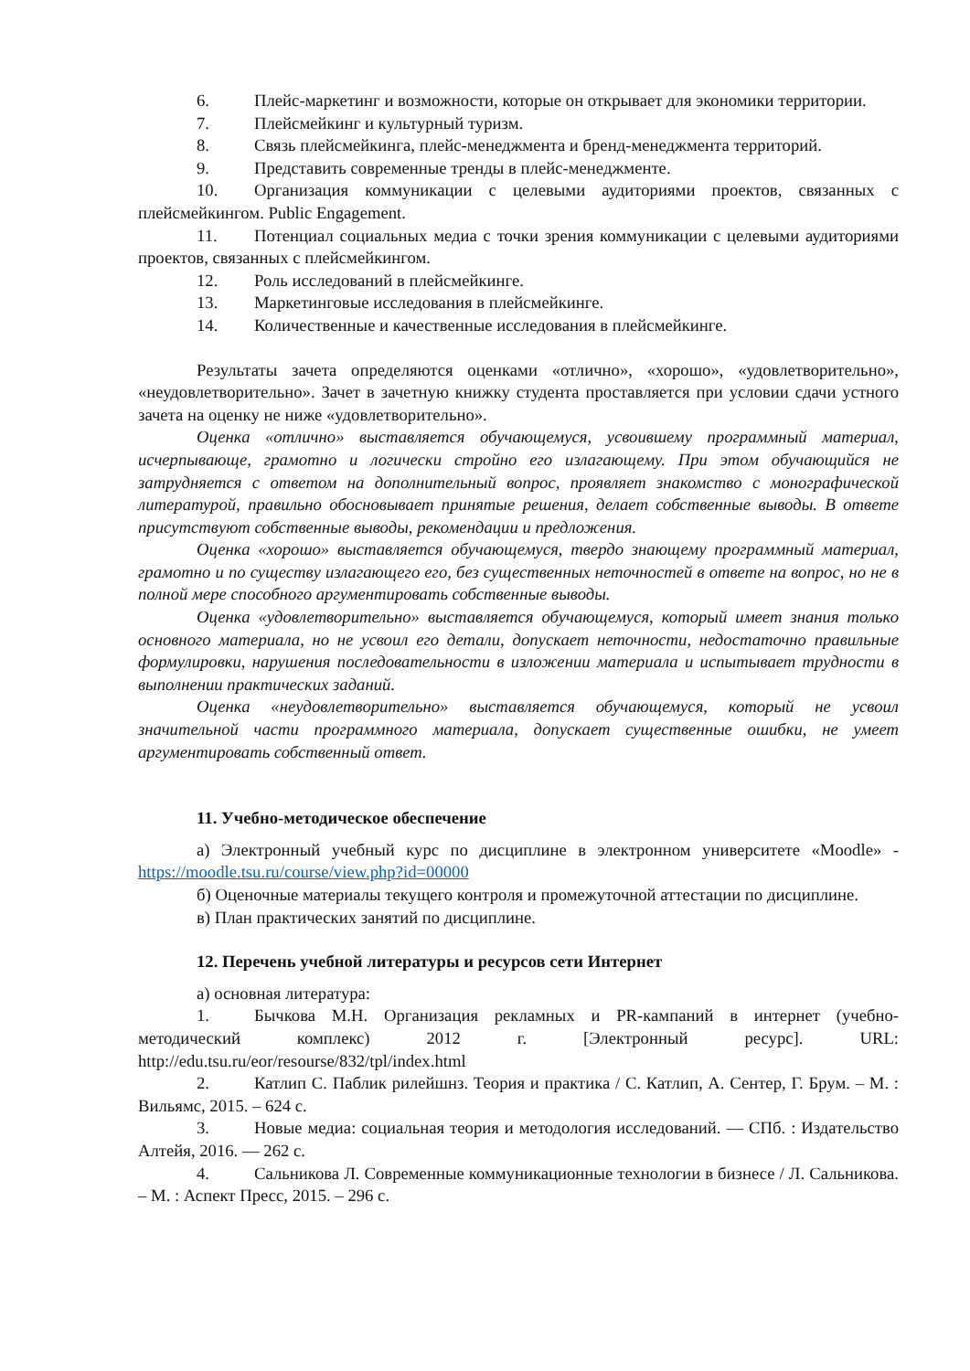6. Плейс-маркетинг и возможности, которые он открывает для экономики территории.
7. Плейсмейкинг и культурный туризм.
8. Связь плейсмейкинга, плейс-менеджмента и бренд-менеджмента территорий.
9. Представить современные тренды в плейс-менеджменте.
10. Организация коммуникации с целевыми аудиториями проектов, связанных с плейсмейкингом. Public Engagement.
11. Потенциал социальных медиа с точки зрения коммуникации с целевыми аудиториями проектов, связанных с плейсмейкингом.
12. Роль исследований в плейсмейкинге.
13. Маркетинговые исследования в плейсмейкинге.
14. Количественные и качественные исследования в плейсмейкинге.
Результаты зачета определяются оценками «отлично», «хорошо», «удовлетворительно», «неудовлетворительно». Зачет в зачетную книжку студента проставляется при условии сдачи устного зачета на оценку не ниже «удовлетворительно».
Оценка «отлично» выставляется обучающемуся, усвоившему программный материал, исчерпывающе, грамотно и логически стройно его излагающему. При этом обучающийся не затрудняется с ответом на дополнительный вопрос, проявляет знакомство с монографической литературой, правильно обосновывает принятые решения, делает собственные выводы. В ответе присутствуют собственные выводы, рекомендации и предложения.
Оценка «хорошо» выставляется обучающемуся, твердо знающему программный материал, грамотно и по существу излагающего его, без существенных неточностей в ответе на вопрос, но не в полной мере способного аргументировать собственные выводы.
Оценка «удовлетворительно» выставляется обучающемуся, который имеет знания только основного материала, но не усвоил его детали, допускает неточности, недостаточно правильные формулировки, нарушения последовательности в изложении материала и испытывает трудности в выполнении практических заданий.
Оценка «неудовлетворительно» выставляется обучающемуся, который не усвоил значительной части программного материала, допускает существенные ошибки, не умеет аргументировать собственный ответ.
11. Учебно-методическое обеспечение
а) Электронный учебный курс по дисциплине в электронном университете «Moodle» - https://moodle.tsu.ru/course/view.php?id=00000
б) Оценочные материалы текущего контроля и промежуточной аттестации по дисциплине.
в) План практических занятий по дисциплине.
12. Перечень учебной литературы и ресурсов сети Интернет
а) основная литература:
1. Бычкова М.Н. Организация рекламных и PR-кампаний в интернет (учебно-методический комплекс) 2012 г. [Электронный ресурс]. URL: http://edu.tsu.ru/eor/resourse/832/tpl/index.html
2. Катлип С. Паблик рилейшнз. Теория и практика / С. Катлип, А. Сентер, Г. Брум. – М. : Вильямс, 2015. – 624 с.
3. Новые медиа: социальная теория и методология исследований. — СПб. : Издательство Алтейя, 2016. — 262 с.
4. Сальникова Л. Современные коммуникационные технологии в бизнесе / Л. Сальникова. – М. : Аспект Пресс, 2015. – 296 с.